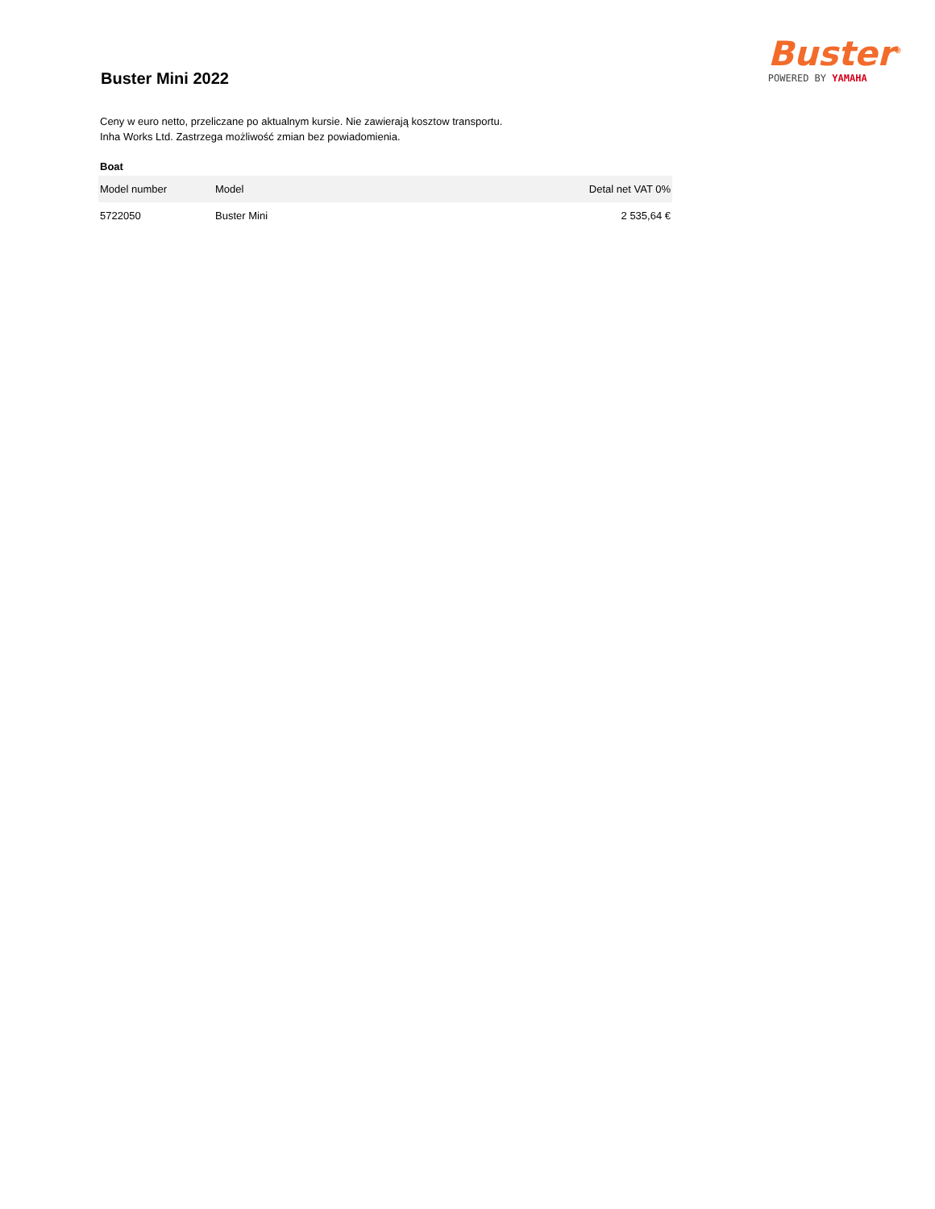Buster Mini 2022
Buster<sup>®</sup>
POWERED BY YAMAHA
Ceny w euro netto, przeliczane po aktualnym kursie. Nie zawierają kosztow transportu.
Inha Works Ltd. Zastrzega możliwość zmian bez powiadomienia.
Boat
| Model number | Model | Detal net VAT 0% |
| --- | --- | --- |
| 5722050 | Buster Mini | 2 535,64 € |